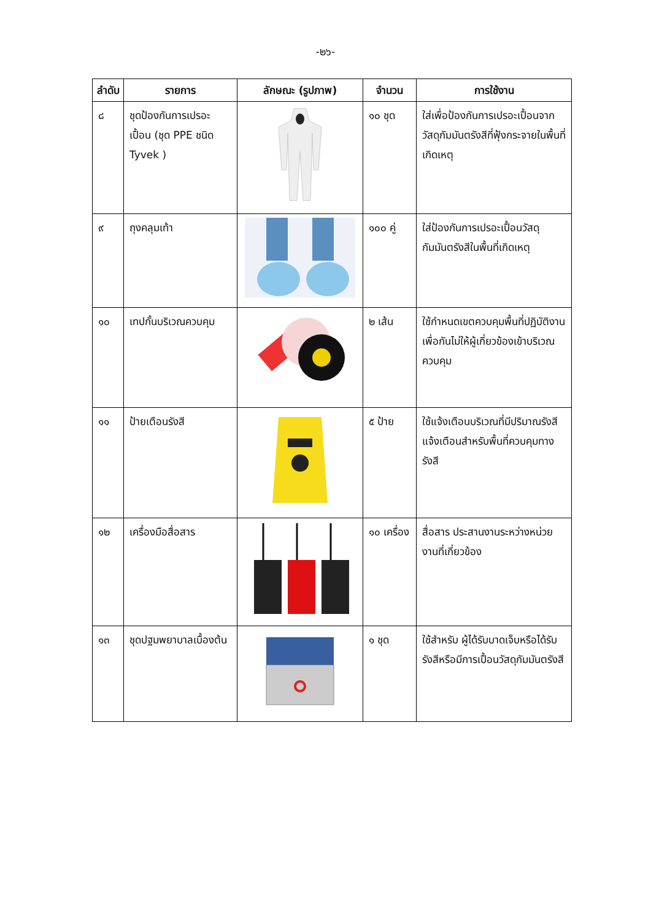-๒๖-
| ลำดับ | รายการ | ลักษณะ (รูปภาพ) | จำนวน | การใช้งาน |
| --- | --- | --- | --- | --- |
| ๘ | ชุดป้องกันการเปรอะเปื้อน (ชุด PPE ชนิด Tyvek ) | | ๑๐ ชุด | ใส่เพื่อป้องกันการเปรอะเปื้อนจากวัสดุกัมมันตรังสีที่ฟุ้งกระจายในพื้นที่เกิดเหตุ |
| ๙ | ถุงคลุมเท้า | | ๑๐๐ คู่ | ใส่ป้องกันการเปรอะเปื้อนวัสดุกัมมันตรังสีในพื้นที่เกิดเหตุ |
| ๑๐ | เทปกั้นบริเวณควบคุม | | ๒ เส้น | ใช้กำหนดเขตควบคุมพื้นที่ปฏิบัติงาน เพื่อกันไม่ให้ผู้เกี่ยวข้องเข้าบริเวณควบคุม |
| ๑๑ | ป้ายเตือนรังสี | | ๕ ป้าย | ใช้แจ้งเตือนบริเวณที่มีปริมาณรังสี แจ้งเตือนสำหรับพื้นที่ควบคุมทางรังสี |
| ๑๒ | เครื่องมือสื่อสาร | | ๑๐ เครื่อง | สื่อสาร ประสานงานระหว่างหน่วยงานที่เกี่ยวข้อง |
| ๑๓ | ชุดปฐมพยาบาลเบื้องต้น | | ๑ ชุด | ใช้สำหรับ ผู้ได้รับบาดเจ็บหรือได้รับรังสีหรือมีการเปื้อนวัสดุกัมมันตรังสี |